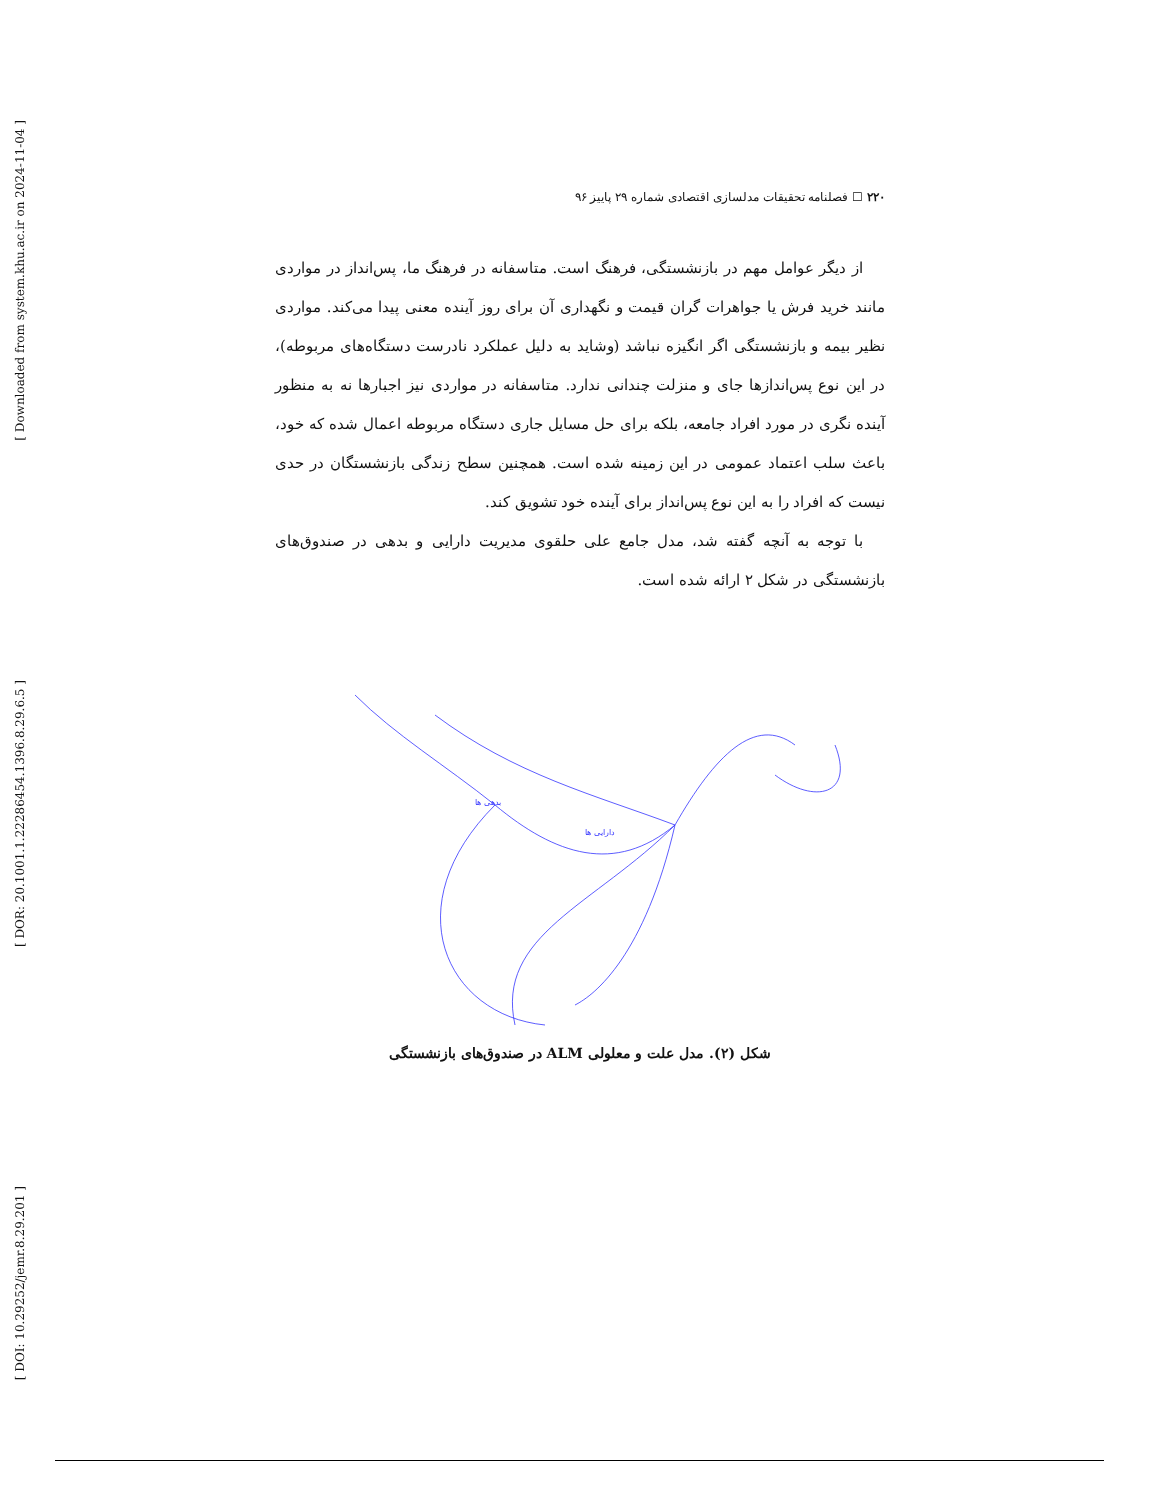[ Downloaded from system.khu.ac.ir on 2024-11-04 ]
[ DOR: 20.1001.1.22286454.1396.8.29.6.5 ]
[ DOI: 10.29252/jemr.8.29.201 ]
۲۲۰ ☐ فصلنامه تحقیقات مدلسازی اقتصادی شماره ۲۹ پاییز ۹۶
از دیگر عوامل مهم در بازنشستگی، فرهنگ است. متاسفانه در فرهنگ ما، پس‌انداز در مواردی مانند خرید فرش یا جواهرات گران قیمت و نگهداری آن برای روز آینده معنی پیدا می‌کند. مواردی نظیر بیمه و بازنشستگی اگر انگیزه نباشد (وشاید به دلیل عملکرد نادرست دستگاه‌های مربوطه)، در این نوع پس‌اندازها جای و منزلت چندانی ندارد. متاسفانه در مواردی نیز اجبارها نه به منظور آینده نگری در مورد افراد جامعه، بلکه برای حل مسایل جاری دستگاه مربوطه اعمال شده که خود، باعث سلب اعتماد عمومی در این زمینه شده است. همچنین سطح زندگی بازنشستگان در حدی نیست که افراد را به این نوع پس‌انداز برای آینده خود تشویق کند.
با توجه به آنچه گفته شد، مدل جامع علی حلقوی مدیریت دارایی و بدهی در صندوق‌های بازنشستگی در شکل ۲ ارائه شده است.
دارایی ها
بدهی ها
شکل (۲). مدل علت و معلولی ALM در صندوق‌های بازنشستگی